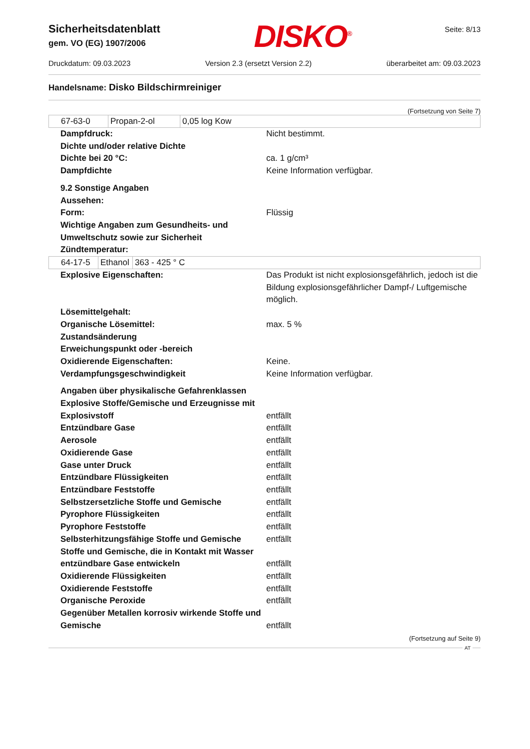Sicherheitsdatenblatt
gem. VO (EG) 1907/2006
DISKO<sup>®</sup>
Seite: 8/13
Druckdatum: 09.03.2023 Version 2.3 (ersetzt Version 2.2) überarbeitet am: 09.03.2023
Handelsname: Disko Bildschirmreiniger
(Fortsetzung von Seite 7)
| 67-63-0 | Propan-2-ol | 0,05 log Kow |
Dampfdruck:
Nicht bestimmt.
Dichte und/oder relative Dichte
Dichte bei 20 °C:
ca. 1 g/cm³
Dampfdichte
Keine Information verfügbar.
9.2 Sonstige Angaben
Aussehen:
Form:
Flüssig
Wichtige Angaben zum Gesundheits- und Umweltschutz sowie zur Sicherheit
Zündtemperatur:
| 64-17-5 | Ethanol | 363 - 425 ° C |
Explosive Eigenschaften:
Das Produkt ist nicht explosionsgefährlich, jedoch ist die Bildung explosionsgefährlicher Dampf-/ Luftgemische möglich.
Lösemittelgehalt:
Organische Lösemittel:
max. 5 %
Zustandsänderung
Erweichungspunkt oder -bereich
Oxidierende Eigenschaften:
Keine.
Verdampfungsgeschwindigkeit
Keine Information verfügbar.
Angaben über physikalische Gefahrenklassen
Explosive Stoffe/Gemische und Erzeugnisse mit Explosivstoff
entfällt
Entzündbare Gase
entfällt
Aerosole
entfällt
Oxidierende Gase
entfällt
Gase unter Druck
entfällt
Entzündbare Flüssigkeiten
entfällt
Entzündbare Feststoffe
entfällt
Selbstzersetzliche Stoffe und Gemische
entfällt
Pyrophore Flüssigkeiten
entfällt
Pyrophore Feststoffe
entfällt
Selbsterhitzungsfähige Stoffe und Gemische
entfällt
Stoffe und Gemische, die in Kontakt mit Wasser entzündbare Gase entwickeln
entfällt
Oxidierende Flüssigkeiten
entfällt
Oxidierende Feststoffe
entfällt
Organische Peroxide
entfällt
Gegenüber Metallen korrosiv wirkende Stoffe und Gemische
entfällt
(Fortsetzung auf Seite 9)
AT